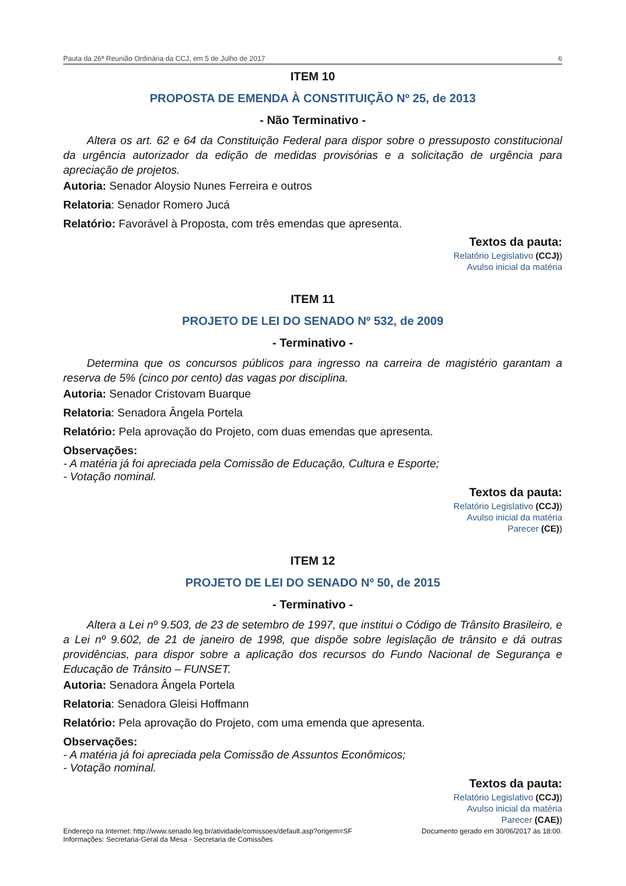Pauta da 26ª Reunião Ordinária da CCJ, em 5 de Julho de 2017 6
ITEM 10
PROPOSTA DE EMENDA À CONSTITUIÇÃO Nº 25, de 2013
- Não Terminativo -
Altera os art. 62 e 64 da Constituição Federal para dispor sobre o pressuposto constitucional da urgência autorizador da edição de medidas provisórias e a solicitação de urgência para apreciação de projetos.
Autoria: Senador Aloysio Nunes Ferreira e outros
Relatoria: Senador Romero Jucá
Relatório: Favorável à Proposta, com três emendas que apresenta.
Textos da pauta:
Relatório Legislativo (CCJ))
Avulso inicial da matéria
ITEM 11
PROJETO DE LEI DO SENADO Nº 532, de 2009
- Terminativo -
Determina que os concursos públicos para ingresso na carreira de magistério garantam a reserva de 5% (cinco por cento) das vagas por disciplina.
Autoria: Senador Cristovam Buarque
Relatoria: Senadora Ângela Portela
Relatório: Pela aprovação do Projeto, com duas emendas que apresenta.
Observações:
- A matéria já foi apreciada pela Comissão de Educação, Cultura e Esporte;
- Votação nominal.
Textos da pauta:
Relatório Legislativo (CCJ))
Avulso inicial da matéria
Parecer (CE))
ITEM 12
PROJETO DE LEI DO SENADO Nº 50, de 2015
- Terminativo -
Altera a Lei nº 9.503, de 23 de setembro de 1997, que institui o Código de Trânsito Brasileiro, e a Lei nº 9.602, de 21 de janeiro de 1998, que dispõe sobre legislação de trânsito e dá outras providências, para dispor sobre a aplicação dos recursos do Fundo Nacional de Segurança e Educação de Trânsito – FUNSET.
Autoria: Senadora Ângela Portela
Relatoria: Senadora Gleisi Hoffmann
Relatório: Pela aprovação do Projeto, com uma emenda que apresenta.
Observações:
- A matéria já foi apreciada pela Comissão de Assuntos Econômicos;
- Votação nominal.
Textos da pauta:
Relatório Legislativo (CCJ))
Avulso inicial da matéria
Parecer (CAE))
Endereço na Internet: http://www.senado.leg.br/atividade/comissoes/default.asp?origem=SF
Informações: Secretaria-Geral da Mesa - Secretaria de Comissões Documento gerado em 30/06/2017 às 18:00.